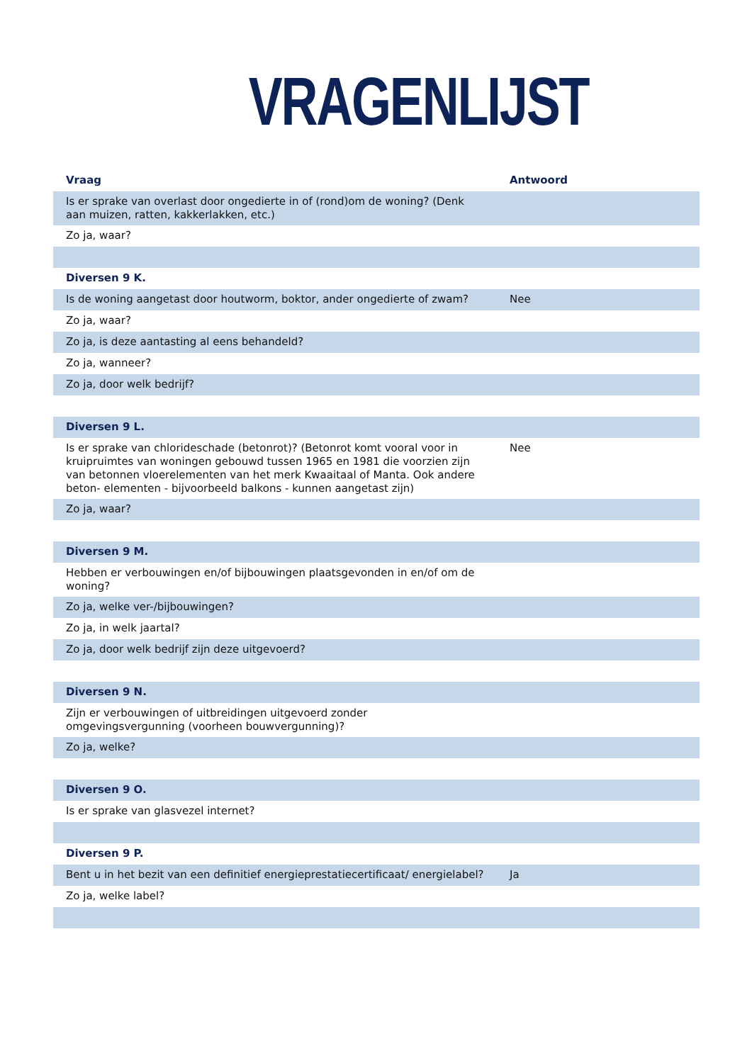VRAGENLIJST
| Vraag | Antwoord |
| --- | --- |
| Is er sprake van overlast door ongedierte in of (rond)om de woning? (Denk aan muizen, ratten, kakkerlakken, etc.) | |
| Zo ja, waar? | |
| Diversen 9 K. | |
| Is de woning aangetast door houtworm, boktor, ander ongedierte of zwam? | Nee |
| Zo ja, waar? | |
| Zo ja, is deze aantasting al eens behandeld? | |
| Zo ja, wanneer? | |
| Zo ja, door welk bedrijf? | |
| Diversen 9 L. | |
| Is er sprake van chlorideschade (betonrot)? (Betonrot komt vooral voor in kruipruimtes van woningen gebouwd tussen 1965 en 1981 die voorzien zijn van betonnen vloerelementen van het merk Kwaaitaal of Manta. Ook andere beton- elementen - bijvoorbeeld balkons - kunnen aangetast zijn) | Nee |
| Zo ja, waar? | |
| Diversen 9 M. | |
| Hebben er verbouwingen en/of bijbouwingen plaatsgevonden in en/of om de woning? | |
| Zo ja, welke ver-/bijbouwingen? | |
| Zo ja, in welk jaartal? | |
| Zo ja, door welk bedrijf zijn deze uitgevoerd? | |
| Diversen 9 N. | |
| Zijn er verbouwingen of uitbreidingen uitgevoerd zonder omgevingsvergunning (voorheen bouwvergunning)? | |
| Zo ja, welke? | |
| Diversen 9 O. | |
| Is er sprake van glasvezel internet? | |
| Diversen 9 P. | |
| Bent u in het bezit van een definitief energieprestatiecertificaat/ energielabel? | Ja |
| Zo ja, welke label? | |